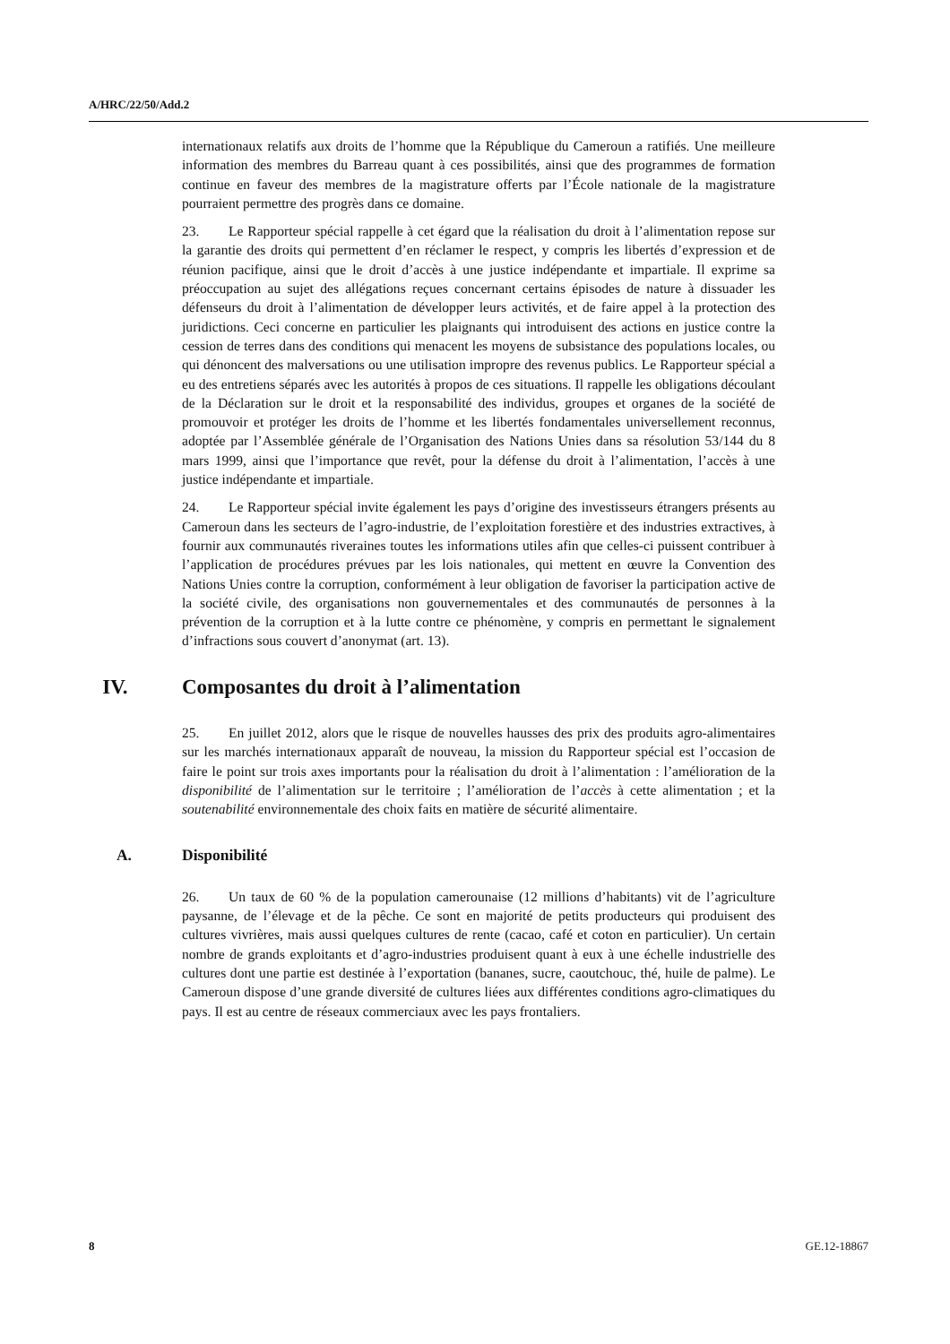A/HRC/22/50/Add.2
internationaux relatifs aux droits de l’homme que la République du Cameroun a ratifiés. Une meilleure information des membres du Barreau quant à ces possibilités, ainsi que des programmes de formation continue en faveur des membres de la magistrature offerts par l’École nationale de la magistrature pourraient permettre des progrès dans ce domaine.
23. Le Rapporteur spécial rappelle à cet égard que la réalisation du droit à l’alimentation repose sur la garantie des droits qui permettent d’en réclamer le respect, y compris les libertés d’expression et de réunion pacifique, ainsi que le droit d’accès à une justice indépendante et impartiale. Il exprime sa préoccupation au sujet des allégations reçues concernant certains épisodes de nature à dissuader les défenseurs du droit à l’alimentation de développer leurs activités, et de faire appel à la protection des juridictions. Ceci concerne en particulier les plaignants qui introduisent des actions en justice contre la cession de terres dans des conditions qui menacent les moyens de subsistance des populations locales, ou qui dénoncent des malversations ou une utilisation impropre des revenus publics. Le Rapporteur spécial a eu des entretiens séparés avec les autorités à propos de ces situations. Il rappelle les obligations découlant de la Déclaration sur le droit et la responsabilité des individus, groupes et organes de la société de promouvoir et protéger les droits de l’homme et les libertés fondamentales universellement reconnus, adoptée par l’Assemblée générale de l’Organisation des Nations Unies dans sa résolution 53/144 du 8 mars 1999, ainsi que l’importance que revêt, pour la défense du droit à l’alimentation, l’accès à une justice indépendante et impartiale.
24. Le Rapporteur spécial invite également les pays d’origine des investisseurs étrangers présents au Cameroun dans les secteurs de l’agro-industrie, de l’exploitation forestière et des industries extractives, à fournir aux communautés riveraines toutes les informations utiles afin que celles-ci puissent contribuer à l’application de procédures prévues par les lois nationales, qui mettent en œuvre la Convention des Nations Unies contre la corruption, conformément à leur obligation de favoriser la participation active de la société civile, des organisations non gouvernementales et des communautés de personnes à la prévention de la corruption et à la lutte contre ce phénomène, y compris en permettant le signalement d’infractions sous couvert d’anonymat (art. 13).
IV. Composantes du droit à l’alimentation
25. En juillet 2012, alors que le risque de nouvelles hausses des prix des produits agro-alimentaires sur les marchés internationaux apparaît de nouveau, la mission du Rapporteur spécial est l’occasion de faire le point sur trois axes importants pour la réalisation du droit à l’alimentation : l’amélioration de la disponibilité de l’alimentation sur le territoire ; l’amélioration de l’accès à cette alimentation ; et la soutenabilité environnementale des choix faits en matière de sécurité alimentaire.
A. Disponibilité
26. Un taux de 60 % de la population camerounaise (12 millions d’habitants) vit de l’agriculture paysanne, de l’élevage et de la pêche. Ce sont en majorité de petits producteurs qui produisent des cultures vivrières, mais aussi quelques cultures de rente (cacao, café et coton en particulier). Un certain nombre de grands exploitants et d’agro-industries produisent quant à eux à une échelle industrielle des cultures dont une partie est destinée à l’exportation (bananes, sucre, caoutchouc, thé, huile de palme). Le Cameroun dispose d’une grande diversité de cultures liées aux différentes conditions agro-climatiques du pays. Il est au centre de réseaux commerciaux avec les pays frontaliers.
8 GE.12-18867